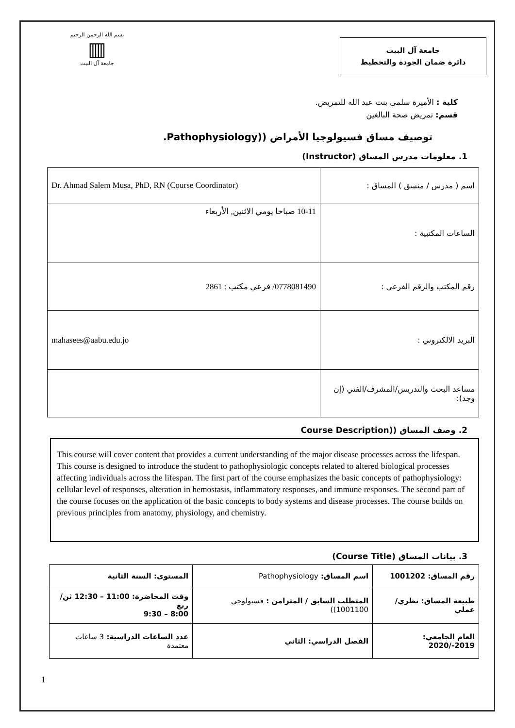بسم الله الرحمن الرحيم
▥
جامعة آل البيت
جامعة آل البيت
دائرة ضمان الجودة والتخطيط
كلية : الأميرة سلمى بنت عبد الله للتمريض.
قسم: تمريض صحة البالغين
توصيف مساق فسيولوجيا الأمراض ((Pathophysiology.
1. معلومات مدرس المساق (Instructor)
| اسم ( مدرس / منسق ) المساق : | Dr. Ahmad Salem Musa, PhD, RN (Course Coordinator) |
| الساعات المكتبية : | 10-11 صباحا يومي الاثنين, الأربعاء |
| رقم المكتب والرقم الفرعي : | 0778081490/ فرعي مكتب : 2861 |
| البريد الالكتروني : | mahasees@aabu.edu.jo |
| مساعد البحث والتدريس/المشرف/الفني (إن وجد): | |
2. وصف المساق ((Course Description
This course will cover content that provides a current understanding of the major disease processes across the lifespan. This course is designed to introduce the student to pathophysiologic concepts related to altered biological processes affecting individuals across the lifespan. The first part of the course emphasizes the basic concepts of pathophysiology: cellular level of responses, alteration in hemostasis, inflammatory responses, and immune responses. The second part of the course focuses on the application of the basic concepts to body systems and disease processes. The course builds on previous principles from anatomy, physiology, and chemistry.
3. بيانات المساق (Course Title)
| رقم المساق: 1001202 | اسم المساق: Pathophysiology | المستوى: السنة الثانية |
| طبيعة المساق: نظري/عملي | المتطلب السابق / المتزامن : فسيولوجي 1001100)) | وقت المحاضرة: 11:00 – 12:30 ثن/ربع 8:00 – 9:30 |
| العام الجامعي: 2019-/2020 | الفصل الدراسي: الثاني | عدد الساعات الدراسية: 3 ساعات معتمدة |
1